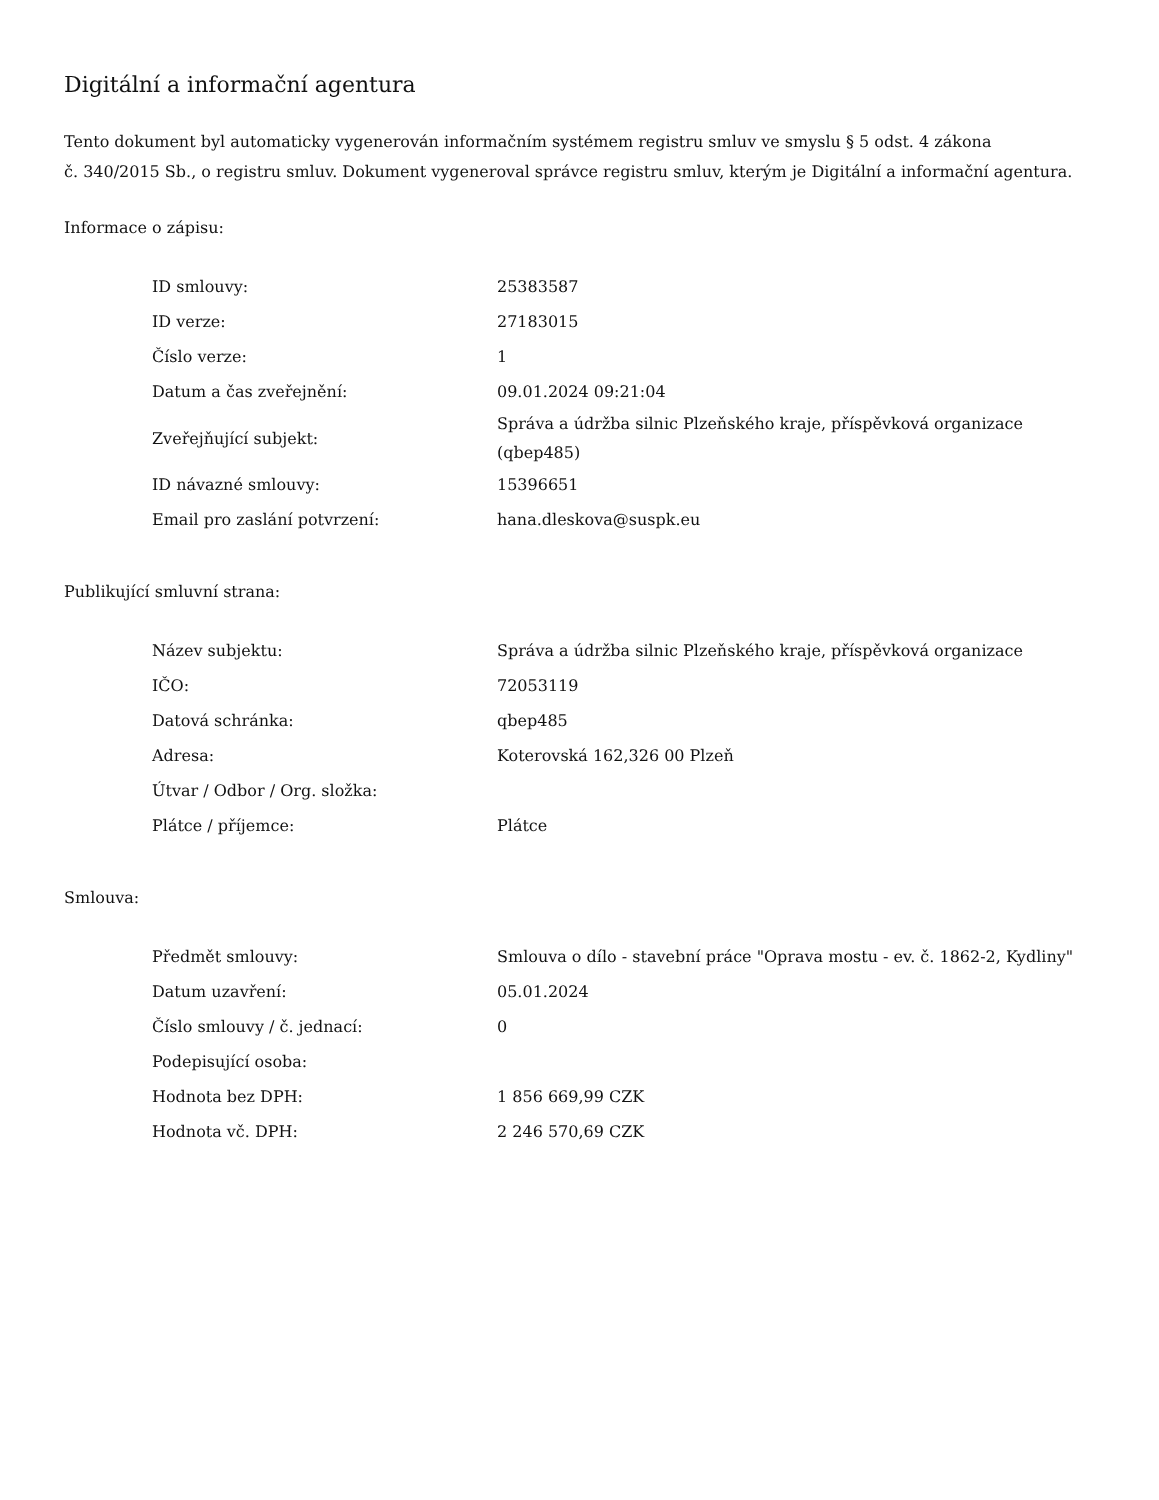Digitální a informační agentura
Tento dokument byl automaticky vygenerován informačním systémem registru smluv ve smyslu § 5 odst. 4 zákona
č. 340/2015 Sb., o registru smluv. Dokument vygeneroval správce registru smluv, kterým je Digitální a informační agentura.
Informace o zápisu:
| ID smlouvy: | 25383587 |
| ID verze: | 27183015 |
| Číslo verze: | 1 |
| Datum a čas zveřejnění: | 09.01.2024 09:21:04 |
| Zveřejňující subjekt: | Správa a údržba silnic Plzeňského kraje, příspěvková organizace (qbep485) |
| ID návazné smlouvy: | 15396651 |
| Email pro zaslání potvrzení: | hana.dleskova@suspk.eu |
Publikující smluvní strana:
| Název subjektu: | Správa a údržba silnic Plzeňského kraje, příspěvková organizace |
| IČO: | 72053119 |
| Datová schránka: | qbep485 |
| Adresa: | Koterovská 162,326 00 Plzeň |
| Útvar / Odbor / Org. složka: | |
| Plátce / příjemce: | Plátce |
Smlouva:
| Předmět smlouvy: | Smlouva o dílo - stavební práce "Oprava mostu - ev. č. 1862-2, Kydliny" |
| Datum uzavření: | 05.01.2024 |
| Číslo smlouvy / č. jednací: | 0 |
| Podepisující osoba: | |
| Hodnota bez DPH: | 1 856 669,99 CZK |
| Hodnota vč. DPH: | 2 246 570,69 CZK |